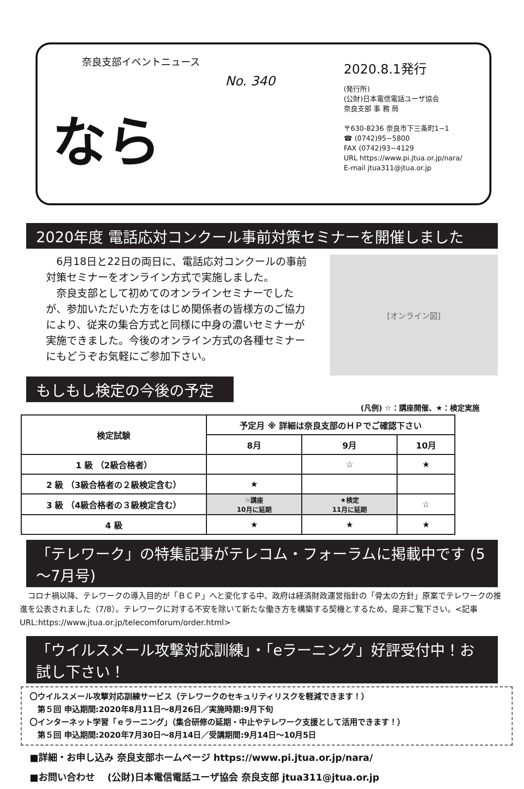奈良支部イベントニュース
No. 340
なら
2020.8.1発行
(発行所)
(公財)日本電信電話ユーザ協会
奈良支部 事 務 局
〒630-8236 奈良市下三条町1−1
☎ (0742)95−5800
FAX (0742)93−4129
URL https://www.pi.jtua.or.jp/nara/
E-mail jtua311@jtua.or.jp
2020年度 電話応対コンクール事前対策セミナーを開催しました
　6月18日と22日の両日に、電話応対コンクールの事前対策セミナーをオンライン方式で実施しました。
　奈良支部として初めてのオンラインセミナーでしたが、参加いただいた方をはじめ関係者の皆様方のご協力により、従来の集合方式と同様に中身の濃いセミナーが実施できました。今後のオンライン方式の各種セミナーにもどうぞお気軽にご参加下さい。
[オンライン図]
もしもし検定の今後の予定
(凡例) ☆：講座開催、★：検定実施
| 検定試験 | 予定月 ※ 詳細は奈良支部のＨＰでご確認下さい | | |
| --- | --- | --- | --- |
| | 8月 | 9月 | 10月 |
| 1 級 （2級合格者） | | ☆ | ★ |
| 2 級 （3級合格者の２級検定含む） | ★ | | |
| 3 級 （4級合格者の３級検定含む） | ☆講座 10月に延期 | ★検定 11月に延期 | ☆ |
| 4 級 | ★ | ★ | ★ |
「テレワーク」の特集記事がテレコム・フォーラムに掲載中です (5～7月号)
　コロナ禍以降、テレワークの導入目的が「ＢＣＰ」へと変化する中、政府は経済財政運営指針の「骨太の方針」原案でテレワークの推進を公表されました（7/8）。テレワークに対する不安を除いて新たな働き方を構築する契機とするため、是非ご覧下さい。<記事URL:https://www.jtua.or.jp/telecomforum/order.html>
「ウイルスメール攻撃対応訓練」・「eラーニング」好評受付中！お試し下さい！
〇ウイルスメール攻撃対応訓練サービス（テレワークのセキュリティリスクを軽減できます！）
　第５回 申込期間:2020年8月11日～8月26日／実施時期:9月下旬
〇インターネット学習「ｅラーニング」（集合研修の延期・中止やテレワーク支援として活用できます！）
　第５回 申込期間:2020年7月30日～8月14日／受講期間:9月14日～10月5日
■詳細・お申し込み 奈良支部ホームページ https://www.pi.jtua.or.jp/nara/
■お問い合わせ　 (公財)日本電信電話ユーザ協会 奈良支部 jtua311@jtua.or.jp